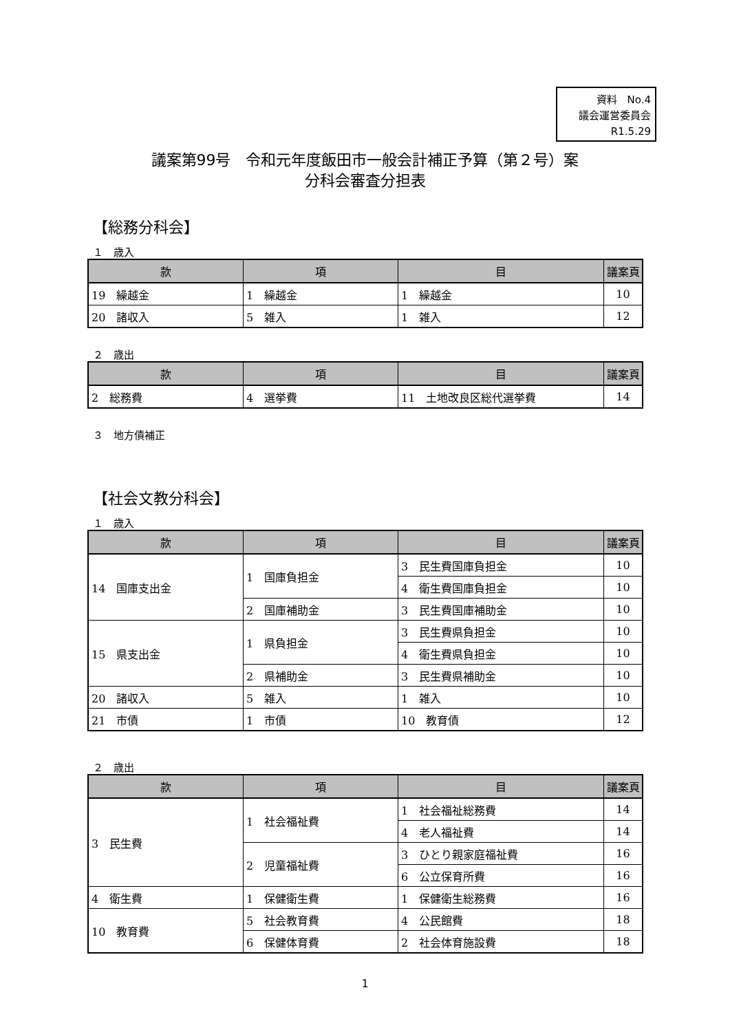資料　No.4
議会運営委員会
R1.5.29
議案第99号　令和元年度飯田市一般会計補正予算（第２号）案
分科会審査分担表
【総務分科会】
１　歳入
| 款 | 項 | 目 | 議案頁 |
| --- | --- | --- | --- |
| 19 繰越金 | 1 繰越金 | 1 繰越金 | 10 |
| 20 諸収入 | 5 雑入 | 1 雑入 | 12 |
２　歳出
| 款 | 項 | 目 | 議案頁 |
| --- | --- | --- | --- |
| 2 総務費 | 4 選挙費 | 11 土地改良区総代選挙費 | 14 |
３　地方債補正
【社会文教分科会】
１　歳入
| 款 | 項 | 目 | 議案頁 |
| --- | --- | --- | --- |
| 14 国庫支出金 | 1 国庫負担金 | 3 民生費国庫負担金 | 10 |
| | | 4 衛生費国庫負担金 | 10 |
| | 2 国庫補助金 | 3 民生費国庫補助金 | 10 |
| 15 県支出金 | 1 県負担金 | 3 民生費県負担金 | 10 |
| | | 4 衛生費県負担金 | 10 |
| | 2 県補助金 | 3 民生費県補助金 | 10 |
| 20 諸収入 | 5 雑入 | 1 雑入 | 10 |
| 21 市債 | 1 市債 | 10 教育債 | 12 |
２　歳出
| 款 | 項 | 目 | 議案頁 |
| --- | --- | --- | --- |
| 3 民生費 | 1 社会福祉費 | 1 社会福祉総務費 | 14 |
| | | 4 老人福祉費 | 14 |
| | 2 児童福祉費 | 3 ひとり親家庭福祉費 | 16 |
| | | 6 公立保育所費 | 16 |
| 4 衛生費 | 1 保健衛生費 | 1 保健衛生総務費 | 16 |
| 10 教育費 | 5 社会教育費 | 4 公民館費 | 18 |
| | 6 保健体育費 | 2 社会体育施設費 | 18 |
1